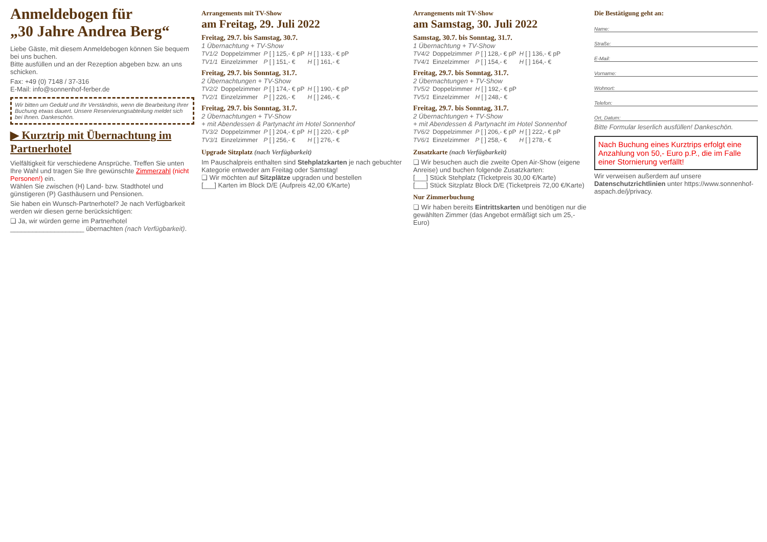Anmeldebogen für
„30 Jahre Andrea Berg“
Liebe Gäste, mit diesem Anmeldebogen können Sie bequem bei uns buchen.
Bitte ausfüllen und an der Rezeption abgeben bzw. an uns schicken.
Fax: +49 (0) 7148 / 37-316
E-Mail: info@sonnenhof-ferber.de
Wir bitten um Geduld und Ihr Verständnis, wenn die Bearbeitung Ihrer Buchung etwas dauert. Unsere Reservierungsabteilung meldet sich bei Ihnen. Dankeschön.
▶ Kurztrip mit Übernachtung im Partnerhotel
Vielfältigkeit für verschiedene Ansprüche. Treffen Sie unten Ihre Wahl und tragen Sie Ihre gewünschte Zimmerzahl (nicht Personen!) ein.
Wählen Sie zwischen (H) Land- bzw. Stadthotel und günstigeren (P) Gasthäusern und Pensionen.
Sie haben ein Wunsch-Partnerhotel? Je nach Verfügbarkeit werden wir diesen gerne berücksichtigen:
❏ Ja, wir würden gerne im Partnerhotel ____________________ übernachten (nach Verfügbarkeit).
Arrangements mit TV-Show
am Freitag, 29. Juli 2022
Freitag, 29.7. bis Samstag, 30.7.
1 Übernachtung + TV-Show
| TV1/2 | Doppelzimmer | P [ ] 125,- € pP | H [ ] 133,- € pP |
| TV1/1 | Einzelzimmer | P [ ] 151,- € | H [ ] 161,- € |
Freitag, 29.7. bis Sonntag, 31.7.
2 Übernachtungen + TV-Show
| TV2/2 | Doppelzimmer | P [ ] 174,- € pP | H [ ] 190,- € pP |
| TV2/1 | Einzelzimmer | P [ ] 226,- € | H [ ] 246,- € |
Freitag, 29.7. bis Sonntag, 31.7.
2 Übernachtungen + TV-Show
+ mit Abendessen & Partynacht im Hotel Sonnenhof
| TV3/2 | Doppelzimmer | P [ ] 204,- € pP | H [ ] 220,- € pP |
| TV3/1 | Einzelzimmer | P [ ] 256,- € | H [ ] 276,- € |
Upgrade Sitzplatz (nach Verfügbarkeit)
Im Pauschalpreis enthalten sind Stehplatzkarten je nach gebuchter Kategorie entweder am Freitag oder Samstag!
❏ Wir möchten auf Sitzplätze upgraden und bestellen
[___] Karten im Block D/E (Aufpreis 42,00 €/Karte)
Arrangements mit TV-Show
am Samstag, 30. Juli 2022
Samstag, 30.7. bis Sonntag, 31.7.
1 Übernachtung + TV-Show
| TV4/2 | Doppelzimmer | P [ ] 128,- € pP | H [ ] 136,- € pP |
| TV4/1 | Einzelzimmer | P [ ] 154,- € | H [ ] 164,- € |
Freitag, 29.7. bis Sonntag, 31.7.
2 Übernachtungen + TV-Show
| TV5/2 | Doppelzimmer | H [ ] 192,- € pP |
| TV5/1 | Einzelzimmer | H [ ] 248,- € |
Freitag, 29.7. bis Sonntag, 31.7.
2 Übernachtungen + TV-Show
+ mit Abendessen & Partynacht im Hotel Sonnenhof
| TV6/2 | Doppelzimmer | P [ ] 206,- € pP | H [ ] 222,- € pP |
| TV6/1 | Einzelzimmer | P [ ] 258,- € | H [ ] 278,- € |
Zusatzkarte (nach Verfügbarkeit)
❏ Wir besuchen auch die zweite Open Air-Show (eigene Anreise) und buchen folgende Zusatzkarten:
[___] Stück Stehplatz (Ticketpreis 30,00 €/Karte)
[___] Stück Sitzplatz Block D/E (Ticketpreis 72,00 €/Karte)
Nur Zimmerbuchung
❏ Wir haben bereits Eintrittskarten und benötigen nur die gewählten Zimmer (das Angebot ermäßigt sich um 25,- Euro)
Die Bestätigung geht an:
Name:
Straße:
E-Mail:
Vorname:
Wohnort:
Telefon:
Ort, Datum:
Bitte Formular leserlich ausfüllen! Dankeschön.
Nach Buchung eines Kurztrips erfolgt eine Anzahlung von 50,- Euro p.P., die im Falle einer Stornierung verfällt!
Wir verweisen außerdem auf unsere Datenschutzrichtlinien unter https://www.sonnenhof-aspach.de/j/privacy.